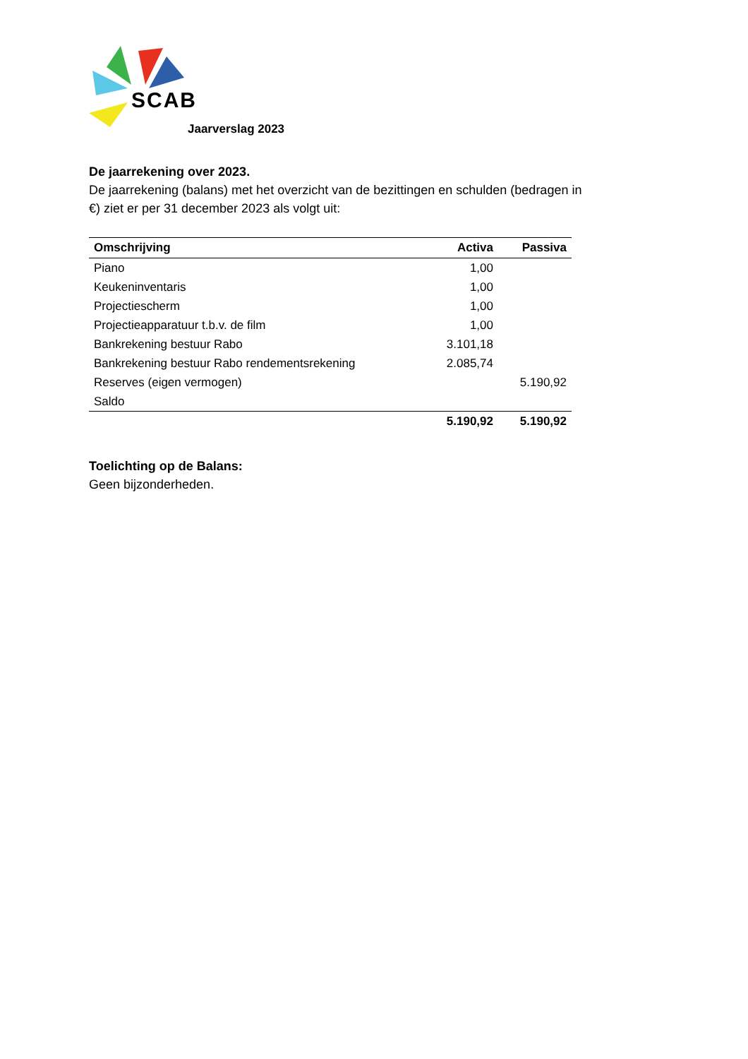SCAB
Jaarverslag 2023
De jaarrekening over 2023.
De jaarrekening (balans) met het overzicht van de bezittingen en schulden (bedragen in €) ziet er per 31 december 2023 als volgt uit:
| Omschrijving | Activa | Passiva |
| --- | --- | --- |
| Piano | 1,00 | |
| Keukeninventaris | 1,00 | |
| Projectiescherm | 1,00 | |
| Projectieapparatuur t.b.v. de film | 1,00 | |
| Bankrekening bestuur Rabo | 3.101,18 | |
| Bankrekening bestuur Rabo rendementsrekening | 2.085,74 | |
| Reserves (eigen vermogen) | | 5.190,92 |
| Saldo | | |
| | 5.190,92 | 5.190,92 |
Toelichting op de Balans:
Geen bijzonderheden.